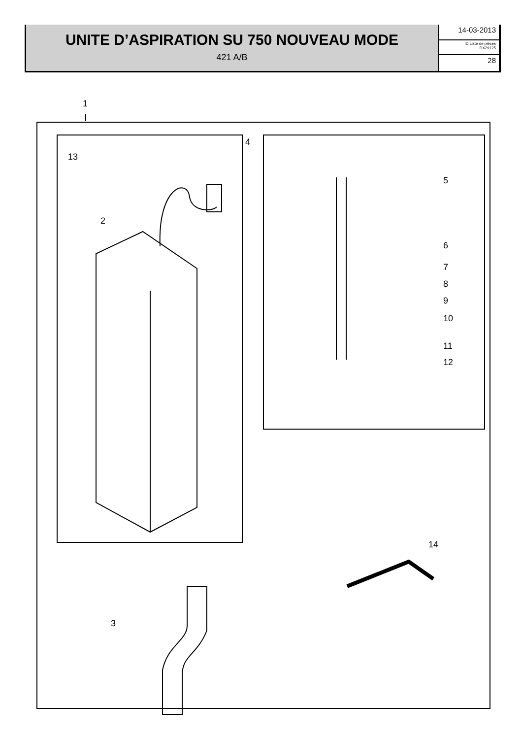UNITE D’ASPIRATION SU 750 NOUVEAU MODE
421 A/B
14-03-2013
ID Liste de pièces
DX29125
28
1
13
2
4
5
6
7
8
9
10
11
12
14
3